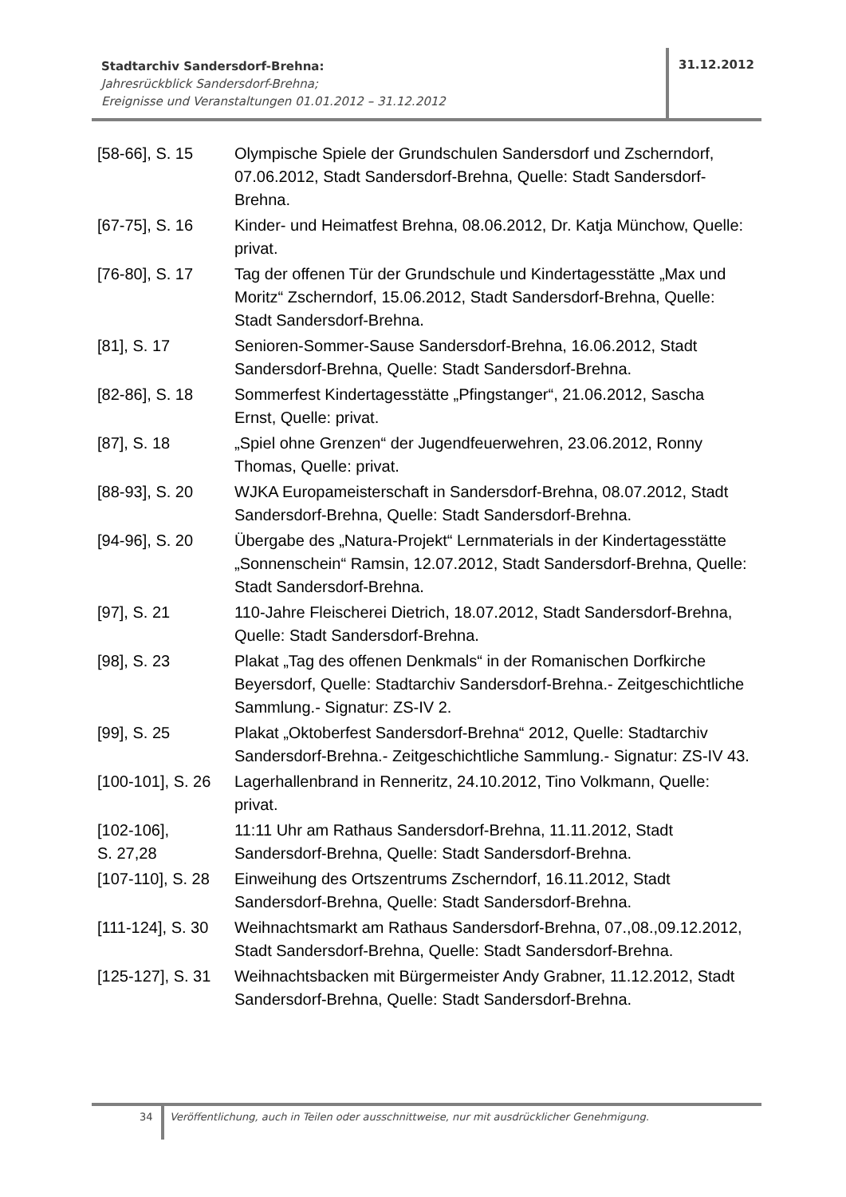Stadtarchiv Sandersdorf-Brehna:
Jahresrückblick Sandersdorf-Brehna;
Ereignisse und Veranstaltungen 01.01.2012 – 31.12.2012
31.12.2012
| [58-66], S. 15 | Olympische Spiele der Grundschulen Sandersdorf und Zscherndorf, 07.06.2012, Stadt Sandersdorf-Brehna, Quelle: Stadt Sandersdorf-Brehna. |
| [67-75], S. 16 | Kinder- und Heimatfest Brehna, 08.06.2012, Dr. Katja Münchow, Quelle: privat. |
| [76-80], S. 17 | Tag der offenen Tür der Grundschule und Kindertagesstätte „Max und Moritz“ Zscherndorf, 15.06.2012, Stadt Sandersdorf-Brehna, Quelle: Stadt Sandersdorf-Brehna. |
| [81], S. 17 | Senioren-Sommer-Sause Sandersdorf-Brehna, 16.06.2012, Stadt Sandersdorf-Brehna, Quelle: Stadt Sandersdorf-Brehna. |
| [82-86], S. 18 | Sommerfest Kindertagesstätte „Pfingstanger“, 21.06.2012, Sascha Ernst, Quelle: privat. |
| [87], S. 18 | „Spiel ohne Grenzen“ der Jugendfeuerwehren, 23.06.2012, Ronny Thomas, Quelle: privat. |
| [88-93], S. 20 | WJKA Europameisterschaft in Sandersdorf-Brehna, 08.07.2012, Stadt Sandersdorf-Brehna, Quelle: Stadt Sandersdorf-Brehna. |
| [94-96], S. 20 | Übergabe des „Natura-Projekt“ Lernmaterials in der Kindertagesstätte „Sonnenschein“ Ramsin, 12.07.2012, Stadt Sandersdorf-Brehna, Quelle: Stadt Sandersdorf-Brehna. |
| [97], S. 21 | 110-Jahre Fleischerei Dietrich, 18.07.2012, Stadt Sandersdorf-Brehna, Quelle: Stadt Sandersdorf-Brehna. |
| [98], S. 23 | Plakat „Tag des offenen Denkmals“ in der Romanischen Dorfkirche Beyersdorf, Quelle: Stadtarchiv Sandersdorf-Brehna.- Zeitgeschichtliche Sammlung.- Signatur: ZS-IV 2. |
| [99], S. 25 | Plakat „Oktoberfest Sandersdorf-Brehna“ 2012, Quelle: Stadtarchiv Sandersdorf-Brehna.- Zeitgeschichtliche Sammlung.- Signatur: ZS-IV 43. |
| [100-101], S. 26 | Lagerhallenbrand in Renneritz, 24.10.2012, Tino Volkmann, Quelle: privat. |
| [102-106], S. 27,28 | 11:11 Uhr am Rathaus Sandersdorf-Brehna, 11.11.2012, Stadt Sandersdorf-Brehna, Quelle: Stadt Sandersdorf-Brehna. |
| [107-110], S. 28 | Einweihung des Ortszentrums Zscherndorf, 16.11.2012, Stadt Sandersdorf-Brehna, Quelle: Stadt Sandersdorf-Brehna. |
| [111-124], S. 30 | Weihnachtsmarkt am Rathaus Sandersdorf-Brehna, 07.,08.,09.12.2012, Stadt Sandersdorf-Brehna, Quelle: Stadt Sandersdorf-Brehna. |
| [125-127], S. 31 | Weihnachtsbacken mit Bürgermeister Andy Grabner, 11.12.2012, Stadt Sandersdorf-Brehna, Quelle: Stadt Sandersdorf-Brehna. |
34
Veröffentlichung, auch in Teilen oder ausschnittweise, nur mit ausdrücklicher Genehmigung.